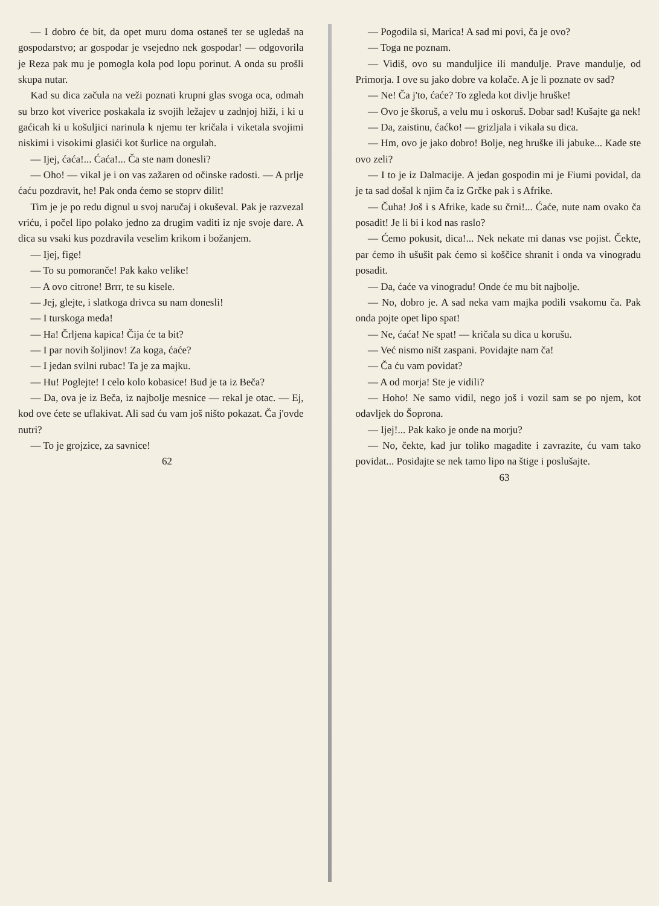— I dobro će bit, da opet muru doma ostaneš ter se ugledaš na gospodarstvo; ar gospodar je vsejedno nek gospodar! — odgovorila je Reza pak mu je pomogla kola pod lopu porinut. A onda su prošli skupa nutar.
Kad su dica začula na veži poznati krupni glas svoga oca, odmah su brzo kot viverice poskakala iz svojih ležajev u zadnjoj hiži, i ki u gaćicah ki u košuljici narinula k njemu ter kričala i viketala svojimi niskimi i visokimi glasići kot šurlice na orgulah.
— Ijej, ćaća!... Ćaća!... Ča ste nam donesli?
— Oho! — vikal je i on vas zažaren od očinske radosti. — A prlje ćaću pozdravit, he! Pak onda ćemo se stoprv dilit!
Tim je je po redu dignul u svoj naručaj i okuševal. Pak je razvezal vriću, i počel lipo polako jedno za drugim vaditi iz nje svoje dare. A dica su vsaki kus pozdravila veselim krikom i božanjem.
— Ijej, fige!
— To su pomoranče! Pak kako velike!
— A ovo citrone! Brrr, te su kisele.
— Jej, glejte, i slatkoga drivca su nam donesli!
— I turskoga meda!
— Ha! Črljena kapica! Čija će ta bit?
— I par novih šoljinov! Za koga, ćaće?
— I jedan svilni rubac! Ta je za majku.
— Hu! Poglejte! I celo kolo kobasice! Bud je ta iz Beča?
— Da, ova je iz Beča, iz najbolje mesnice — rekal je otac. — Ej, kod ove ćete se uflakivat. Ali sad ću vam još ništo pokazat. Ča j'ovde nutri?
— To je grojzice, za savnice!
62
— Pogodila si, Marica! A sad mi povi, ča je ovo?
— Toga ne poznam.
— Vidiš, ovo su manduljice ili mandulje. Prave mandulje, od Primorja. I ove su jako dobre va kolače. A je li poznate ov sad?
— Ne! Ča j'to, ćaće? To zgleda kot divlje hruške!
— Ovo je škoruš, a velu mu i oskoruš. Dobar sad! Kušajte ga nek!
— Da, zaistinu, ćaćko! — grizljala i vikala su dica.
— Hm, ovo je jako dobro! Bolje, neg hruške ili jabuke... Kade ste ovo zeli?
— I to je iz Dalmacije. A jedan gospodin mi je Fiumi povidal, da je ta sad došal k njim ča iz Grčke pak i s Afrike.
— Čuha! Još i s Afrike, kade su črni!... Ćaće, nute nam ovako ča posadit! Je li bi i kod nas raslo?
— Ćemo pokusit, dica!... Nek nekate mi danas vse pojist. Čekte, par ćemo ih ušušit pak ćemo si koščice shranit i onda va vinogradu posadit.
— Da, ćaće va vinogradu! Onde će mu bit najbolje.
— No, dobro je. A sad neka vam majka podili vsakomu ča. Pak onda pojte opet lipo spat!
— Ne, ćaća! Ne spat! — kričala su dica u korušu.
— Već nismo ništ zaspani. Povidajte nam ča!
— Ča ću vam povidat?
— A od morja! Ste je vidili?
— Hoho! Ne samo vidil, nego još i vozil sam se po njem, kot odavljek do Šoprona.
— Ijej!... Pak kako je onde na morju?
— No, čekte, kad jur toliko magadite i zavrazite, ću vam tako povidat... Posidajte se nek tamo lipo na štige i poslušajte.
63